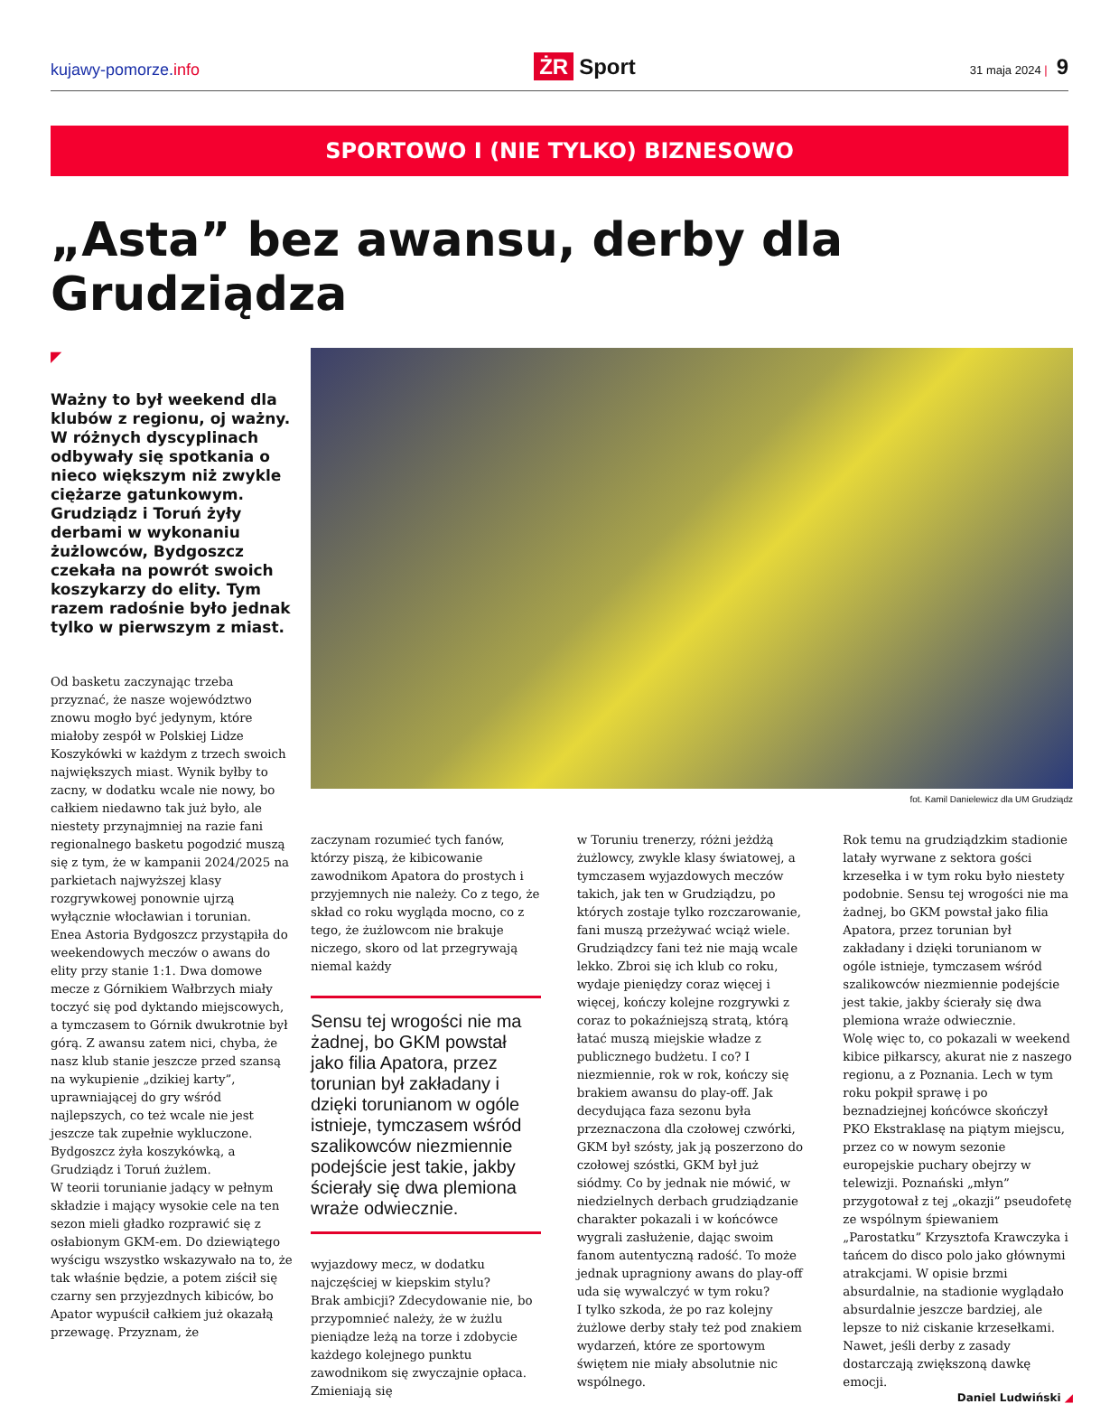kujawy-pomorze.info
ŻR Sport
31 maja 2024 | 9
SPORTOWO I (NIE TYLKO) BIZNESOWO
„Asta” bez awansu, derby dla Grudziądza
◤
Ważny to był weekend dla klubów z regionu, oj ważny. W różnych dyscyplinach odbywały się spotkania o nieco większym niż zwykle ciężarze gatunkowym. Grudziądz i Toruń żyły derbami w wykonaniu żużlowców, Bydgoszcz czekała na powrót swoich koszykarzy do elity. Tym razem radośnie było jednak tylko w pierwszym z miast.
Od basketu zaczynając trzeba przyznać, że nasze województwo znowu mogło być jedynym, które miałoby zespół w Polskiej Lidze Koszykówki w każdym z trzech swoich największych miast. Wynik byłby to zacny, w dodatku wcale nie nowy, bo całkiem niedawno tak już było, ale niestety przynajmniej na razie fani regionalnego basketu pogodzić muszą się z tym, że w kampanii 2024/2025 na parkietach najwyższej klasy rozgrywkowej ponownie ujrzą wyłącznie włocławian i torunian.
Enea Astoria Bydgoszcz przystąpiła do weekendowych meczów o awans do elity przy stanie 1:1. Dwa domowe mecze z Górnikiem Wałbrzych miały toczyć się pod dyktando miejscowych, a tymczasem to Górnik dwukrotnie był górą. Z awansu zatem nici, chyba, że nasz klub stanie jeszcze przed szansą na wykupienie „dzikiej karty”, uprawniającej do gry wśród najlepszych, co też wcale nie jest jeszcze tak zupełnie wykluczone. Bydgoszcz żyła koszykówką, a Grudziądz i Toruń żużlem.
W teorii torunianie jadący w pełnym składzie i mający wysokie cele na ten sezon mieli gładko rozprawić się z osłabionym GKM-em. Do dziewiątego wyścigu wszystko wskazywało na to, że tak właśnie będzie, a potem ziścił się czarny sen przyjezdnych kibiców, bo Apator wypuścił całkiem już okazałą przewagę. Przyznam, że
fot. Kamil Danielewicz dla UM Grudziądz
zaczynam rozumieć tych fanów, którzy piszą, że kibicowanie zawodnikom Apatora do prostych i przyjemnych nie należy. Co z tego, że skład co roku wygląda mocno, co z tego, że żużlowcom nie brakuje niczego, skoro od lat przegrywają niemal każdy
Sensu tej wrogości nie ma żadnej, bo GKM powstał jako filia Apatora, przez torunian był zakładany i dzięki torunianom w ogóle istnieje, tymczasem wśród szalikowców niezmiennie podejście jest takie, jakby ścierały się dwa plemiona wraże odwiecznie.
wyjazdowy mecz, w dodatku najczęściej w kiepskim stylu?
Brak ambicji? Zdecydowanie nie, bo przypomnieć należy, że w żużlu pieniądze leżą na torze i zdobycie każdego kolejnego punktu zawodnikom się zwyczajnie opłaca. Zmieniają się
w Toruniu trenerzy, różni jeżdżą żużlowcy, zwykle klasy światowej, a tymczasem wyjazdowych meczów takich, jak ten w Grudziądzu, po których zostaje tylko rozczarowanie, fani muszą przeżywać wciąż wiele. Grudziądzcy fani też nie mają wcale lekko. Zbroi się ich klub co roku, wydaje pieniędzy coraz więcej i więcej, kończy kolejne rozgrywki z coraz to pokaźniejszą stratą, którą łatać muszą miejskie władze z publicznego budżetu. I co? I niezmiennie, rok w rok, kończy się brakiem awansu do play-off. Jak decydująca faza sezonu była przeznaczona dla czołowej czwórki, GKM był szósty, jak ją poszerzono do czołowej szóstki, GKM był już siódmy. Co by jednak nie mówić, w niedzielnych derbach grudziądzanie charakter pokazali i w końcówce wygrali zasłużenie, dając swoim fanom autentyczną radość. To może jednak upragniony awans do play-off uda się wywalczyć w tym roku?
I tylko szkoda, że po raz kolejny żużlowe derby stały też pod znakiem wydarzeń, które ze sportowym świętem nie miały absolutnie nic wspólnego.
Rok temu na grudziądzkim stadionie latały wyrwane z sektora gości krzesełka i w tym roku było niestety podobnie. Sensu tej wrogości nie ma żadnej, bo GKM powstał jako filia Apatora, przez torunian był zakładany i dzięki torunianom w ogóle istnieje, tymczasem wśród szalikowców niezmiennie podejście jest takie, jakby ścierały się dwa plemiona wraże odwiecznie.
Wolę więc to, co pokazali w weekend kibice piłkarscy, akurat nie z naszego regionu, a z Poznania. Lech w tym roku pokpił sprawę i po beznadziejnej końcówce skończył PKO Ekstraklasę na piątym miejscu, przez co w nowym sezonie europejskie puchary obejrzy w telewizji. Poznański „młyn” przygotował z tej „okazji” pseudofetę ze wspólnym śpiewaniem „Parostatku” Krzysztofa Krawczyka i tańcem do disco polo jako głównymi atrakcjami. W opisie brzmi absurdalnie, na stadionie wyglądało absurdalnie jeszcze bardziej, ale lepsze to niż ciskanie krzesełkami. Nawet, jeśli derby z zasady dostarczają zwiększoną dawkę emocji.
Daniel Ludwiński ◢